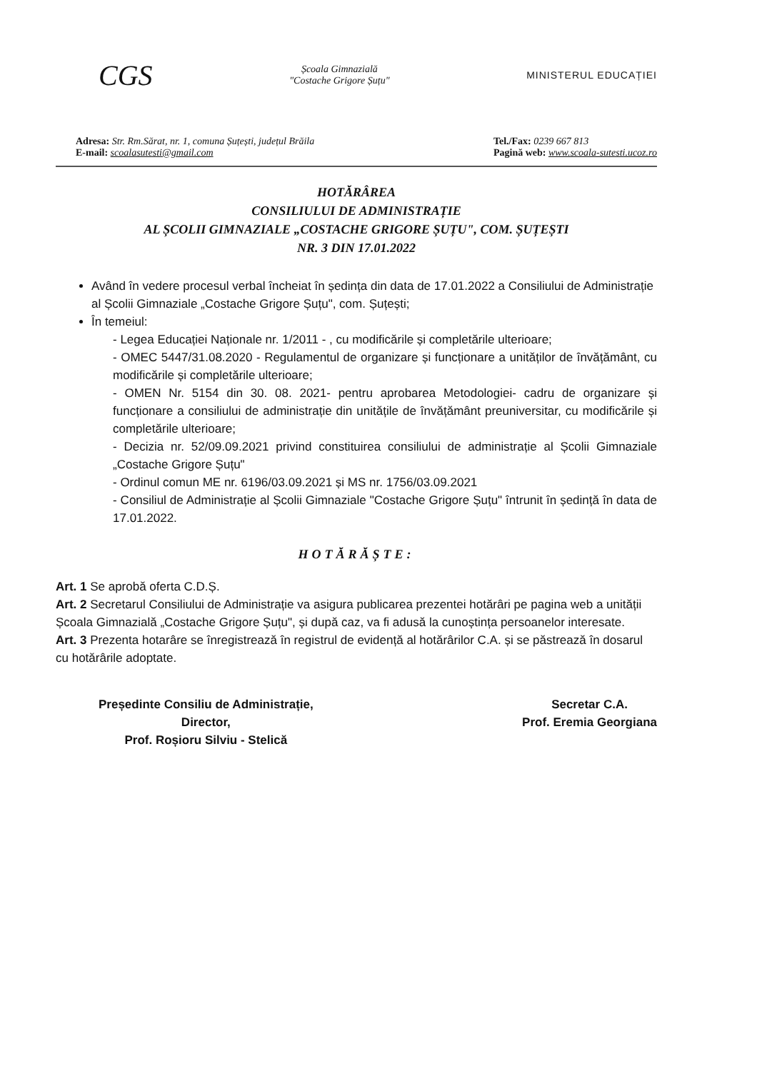CGS
Școala Gimnazială
"Costache Grigore Șuțu"
MINISTERUL EDUCAȚIEI
Adresa: Str. Rm.Sărat, nr. 1, comuna Șuțești, județul Brăila
E-mail: scoalasutesti@gmail.com
Tel./Fax: 0239 667 813
Pagină web: www.scoala-sutesti.ucoz.ro
HOTĂRÂREA
CONSILIULUI DE ADMINISTRAȚIE
AL ȘCOLII GIMNAZIALE „COSTACHE GRIGORE ȘUȚU", COM. ȘUȚEȘTI
NR. 3 DIN 17.01.2022
Având în vedere procesul verbal încheiat în ședința din data de 17.01.2022 a Consiliului de Administrație al Școlii Gimnaziale „Costache Grigore Șuțu", com. Șuțești;
În temeiul:
- Legea Educației Naționale nr. 1/2011 - , cu modificările și completările ulterioare;
- OMEC 5447/31.08.2020 - Regulamentul de organizare și funcționare a unităților de învățământ, cu modificările și completările ulterioare;
- OMEN Nr. 5154 din 30. 08. 2021- pentru aprobarea Metodologiei- cadru de organizare și funcționare a consiliului de administrație din unitățile de învățământ preuniversitar, cu modificările și completările ulterioare;
- Decizia nr. 52/09.09.2021 privind constituirea consiliului de administrație al Școlii Gimnaziale „Costache Grigore Șuțu"
- Ordinul comun ME nr. 6196/03.09.2021 și MS nr. 1756/03.09.2021
- Consiliul de Administrație al Școlii Gimnaziale "Costache Grigore Șuțu" întrunit în ședință în data de 17.01.2022.
HOTĂRĂȘTE:
Art. 1 Se aprobă oferta C.D.Ș.
Art. 2 Secretarul Consiliului de Administrație va asigura publicarea prezentei hotărâri pe pagina web a unității Școala Gimnazială „Costache Grigore Șuțu", și după caz, va fi adusă la cunoștința persoanelor interesate.
Art. 3 Prezenta hotarâre se înregistrează în registrul de evidență al hotărârilor C.A. și se păstrează în dosarul cu hotărârile adoptate.
Președinte Consiliu de Administrație,
Director,
Prof. Roșioru Silviu - Stelică
Secretar C.A.
Prof. Eremia Georgiana